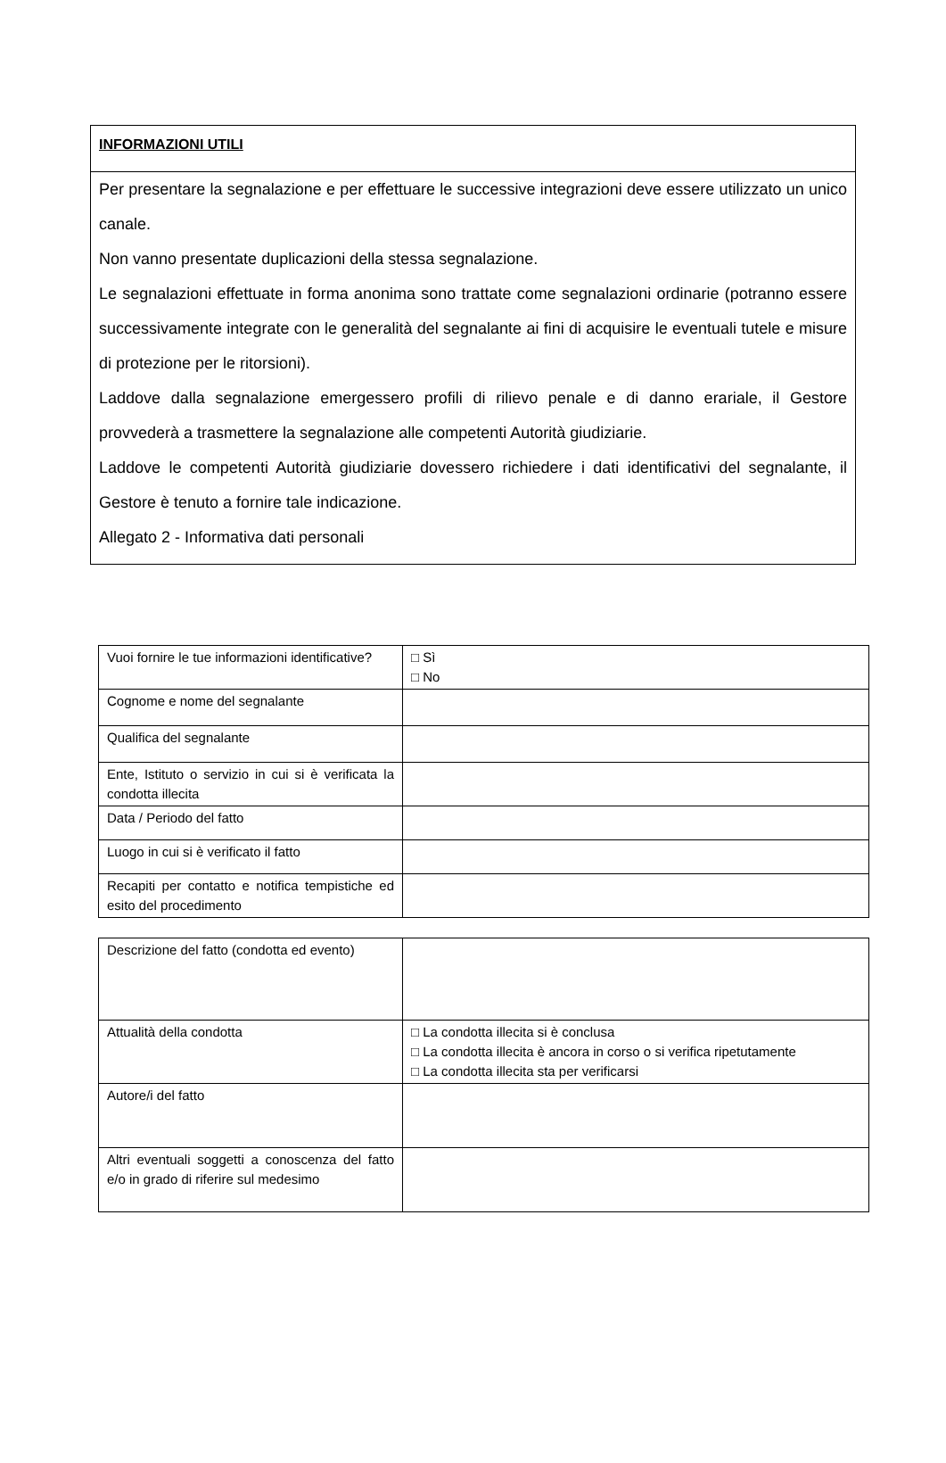INFORMAZIONI UTILI
Per presentare la segnalazione e per effettuare le successive integrazioni deve essere utilizzato un unico canale.
Non vanno presentate duplicazioni della stessa segnalazione.
Le segnalazioni effettuate in forma anonima sono trattate come segnalazioni ordinarie (potranno essere successivamente integrate con le generalità del segnalante ai fini di acquisire le eventuali tutele e misure di protezione per le ritorsioni).
Laddove dalla segnalazione emergessero profili di rilievo penale e di danno erariale, il Gestore provvederà a trasmettere la segnalazione alle competenti Autorità giudiziarie.
Laddove le competenti Autorità giudiziarie dovessero richiedere i dati identificativi del segnalante, il Gestore è tenuto a fornire tale indicazione.
Allegato 2 - Informativa dati personali
| Vuoi fornire le tue informazioni identificative? | □ Sì □ No |
| Cognome e nome del segnalante | |
| Qualifica del segnalante | |
| Ente, Istituto o servizio in cui si è verificata la condotta illecita | |
| Data / Periodo del fatto | |
| Luogo in cui si è verificato il fatto | |
| Recapiti per contatto e notifica tempistiche ed esito del procedimento | |
| Descrizione del fatto (condotta ed evento) | |
| Attualità della condotta | □ La condotta illecita si è conclusa □ La condotta illecita è ancora in corso o si verifica ripetutamente □ La condotta illecita sta per verificarsi |
| Autore/i del fatto | |
| Altri eventuali soggetti a conoscenza del fatto e/o in grado di riferire sul medesimo | |